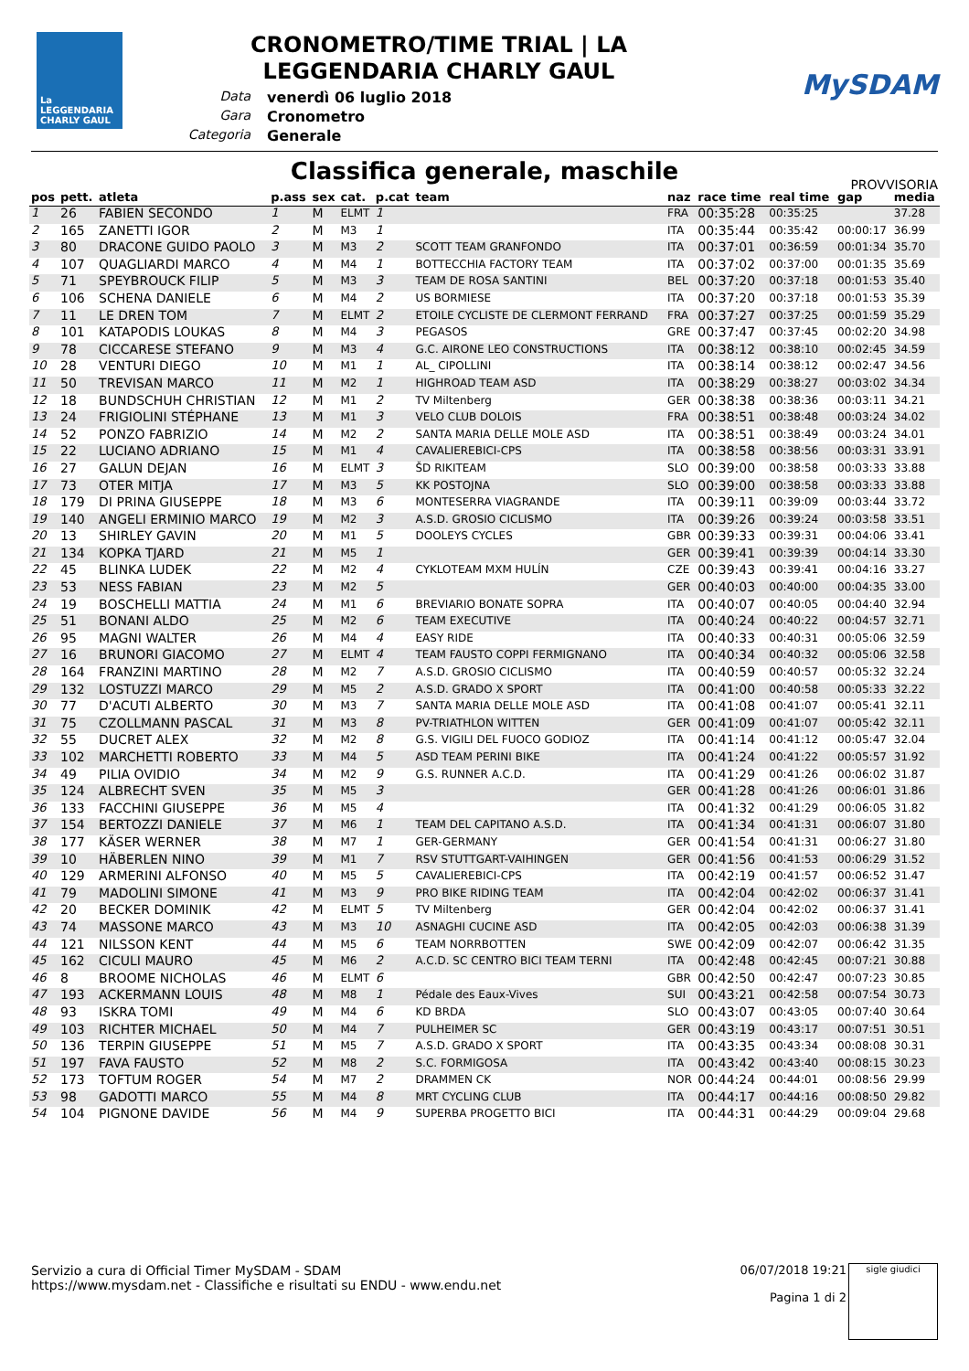La LEGGENDARIA CHARLY GAUL
CRONOMETRO/TIME TRIAL | LA
LEGGENDARIA CHARLY GAUL
Data venerdì 06 luglio 2018 Gara Cronometro Categoria Generale
MySDAM
Classifica generale, maschile
PROVVISORIA
| pos | pett. | atleta | p.ass | sex | cat. | p.cat | team | naz | race time | real time | gap | media |
| --- | --- | --- | --- | --- | --- | --- | --- | --- | --- | --- | --- | --- |
| 1 | 26 | FABIEN SECONDO | 1 | M | ELMT | 1 | | FRA | 00:35:28 | 00:35:25 | | 37.28 |
| 2 | 165 | ZANETTI IGOR | 2 | M | M3 | 1 | | ITA | 00:35:44 | 00:35:42 | 00:00:17 | 36.99 |
| 3 | 80 | DRACONE GUIDO PAOLO | 3 | M | M3 | 2 | SCOTT TEAM GRANFONDO | ITA | 00:37:01 | 00:36:59 | 00:01:34 | 35.70 |
| 4 | 107 | QUAGLIARDI MARCO | 4 | M | M4 | 1 | BOTTECCHIA FACTORY TEAM | ITA | 00:37:02 | 00:37:00 | 00:01:35 | 35.69 |
| 5 | 71 | SPEYBROUCK FILIP | 5 | M | M3 | 3 | TEAM DE ROSA SANTINI | BEL | 00:37:20 | 00:37:18 | 00:01:53 | 35.40 |
| 6 | 106 | SCHENA DANIELE | 6 | M | M4 | 2 | US BORMIESE | ITA | 00:37:20 | 00:37:18 | 00:01:53 | 35.39 |
| 7 | 11 | LE DREN TOM | 7 | M | ELMT | 2 | ETOILE CYCLISTE DE CLERMONT FERRAND | FRA | 00:37:27 | 00:37:25 | 00:01:59 | 35.29 |
| 8 | 101 | KATAPODIS LOUKAS | 8 | M | M4 | 3 | PEGASOS | GRE | 00:37:47 | 00:37:45 | 00:02:20 | 34.98 |
| 9 | 78 | CICCARESE STEFANO | 9 | M | M3 | 4 | G.C. AIRONE LEO CONSTRUCTIONS | ITA | 00:38:12 | 00:38:10 | 00:02:45 | 34.59 |
| 10 | 28 | VENTURI DIEGO | 10 | M | M1 | 1 | AL_ CIPOLLINI | ITA | 00:38:14 | 00:38:12 | 00:02:47 | 34.56 |
| 11 | 50 | TREVISAN MARCO | 11 | M | M2 | 1 | HIGHROAD TEAM ASD | ITA | 00:38:29 | 00:38:27 | 00:03:02 | 34.34 |
| 12 | 18 | BUNDSCHUH CHRISTIAN | 12 | M | M1 | 2 | TV Miltenberg | GER | 00:38:38 | 00:38:36 | 00:03:11 | 34.21 |
| 13 | 24 | FRIGIOLINI STÉPHANE | 13 | M | M1 | 3 | VELO CLUB DOLOIS | FRA | 00:38:51 | 00:38:48 | 00:03:24 | 34.02 |
| 14 | 52 | PONZO FABRIZIO | 14 | M | M2 | 2 | SANTA MARIA DELLE MOLE ASD | ITA | 00:38:51 | 00:38:49 | 00:03:24 | 34.01 |
| 15 | 22 | LUCIANO ADRIANO | 15 | M | M1 | 4 | CAVALIEREBICI-CPS | ITA | 00:38:58 | 00:38:56 | 00:03:31 | 33.91 |
| 16 | 27 | GALUN DEJAN | 16 | M | ELMT | 3 | ŠD RIKITEAM | SLO | 00:39:00 | 00:38:58 | 00:03:33 | 33.88 |
| 17 | 73 | OTER MITJA | 17 | M | M3 | 5 | KK POSTOJNA | SLO | 00:39:00 | 00:38:58 | 00:03:33 | 33.88 |
| 18 | 179 | DI PRINA GIUSEPPE | 18 | M | M3 | 6 | MONTESERRA VIAGRANDE | ITA | 00:39:11 | 00:39:09 | 00:03:44 | 33.72 |
| 19 | 140 | ANGELI ERMINIO MARCO | 19 | M | M2 | 3 | A.S.D. GROSIO CICLISMO | ITA | 00:39:26 | 00:39:24 | 00:03:58 | 33.51 |
| 20 | 13 | SHIRLEY GAVIN | 20 | M | M1 | 5 | DOOLEYS CYCLES | GBR | 00:39:33 | 00:39:31 | 00:04:06 | 33.41 |
| 21 | 134 | KOPKA TJARD | 21 | M | M5 | 1 | | GER | 00:39:41 | 00:39:39 | 00:04:14 | 33.30 |
| 22 | 45 | BLINKA LUDEK | 22 | M | M2 | 4 | CYKLOTEAM MXM HULÍN | CZE | 00:39:43 | 00:39:41 | 00:04:16 | 33.27 |
| 23 | 53 | NESS FABIAN | 23 | M | M2 | 5 | | GER | 00:40:03 | 00:40:00 | 00:04:35 | 33.00 |
| 24 | 19 | BOSCHELLI MATTIA | 24 | M | M1 | 6 | BREVIARIO BONATE SOPRA | ITA | 00:40:07 | 00:40:05 | 00:04:40 | 32.94 |
| 25 | 51 | BONANI ALDO | 25 | M | M2 | 6 | TEAM EXECUTIVE | ITA | 00:40:24 | 00:40:22 | 00:04:57 | 32.71 |
| 26 | 95 | MAGNI WALTER | 26 | M | M4 | 4 | EASY RIDE | ITA | 00:40:33 | 00:40:31 | 00:05:06 | 32.59 |
| 27 | 16 | BRUNORI GIACOMO | 27 | M | ELMT | 4 | TEAM FAUSTO COPPI FERMIGNANO | ITA | 00:40:34 | 00:40:32 | 00:05:06 | 32.58 |
| 28 | 164 | FRANZINI MARTINO | 28 | M | M2 | 7 | A.S.D. GROSIO CICLISMO | ITA | 00:40:59 | 00:40:57 | 00:05:32 | 32.24 |
| 29 | 132 | LOSTUZZI MARCO | 29 | M | M5 | 2 | A.S.D. GRADO X SPORT | ITA | 00:41:00 | 00:40:58 | 00:05:33 | 32.22 |
| 30 | 77 | D'ACUTI ALBERTO | 30 | M | M3 | 7 | SANTA MARIA DELLE MOLE ASD | ITA | 00:41:08 | 00:41:07 | 00:05:41 | 32.11 |
| 31 | 75 | CZOLLMANN PASCAL | 31 | M | M3 | 8 | PV-TRIATHLON WITTEN | GER | 00:41:09 | 00:41:07 | 00:05:42 | 32.11 |
| 32 | 55 | DUCRET ALEX | 32 | M | M2 | 8 | G.S. VIGILI DEL FUOCO GODIOZ | ITA | 00:41:14 | 00:41:12 | 00:05:47 | 32.04 |
| 33 | 102 | MARCHETTI ROBERTO | 33 | M | M4 | 5 | ASD TEAM PERINI BIKE | ITA | 00:41:24 | 00:41:22 | 00:05:57 | 31.92 |
| 34 | 49 | PILIA OVIDIO | 34 | M | M2 | 9 | G.S. RUNNER A.C.D. | ITA | 00:41:29 | 00:41:26 | 00:06:02 | 31.87 |
| 35 | 124 | ALBRECHT SVEN | 35 | M | M5 | 3 | | GER | 00:41:28 | 00:41:26 | 00:06:01 | 31.86 |
| 36 | 133 | FACCHINI GIUSEPPE | 36 | M | M5 | 4 | | ITA | 00:41:32 | 00:41:29 | 00:06:05 | 31.82 |
| 37 | 154 | BERTOZZI DANIELE | 37 | M | M6 | 1 | TEAM DEL CAPITANO A.S.D. | ITA | 00:41:34 | 00:41:31 | 00:06:07 | 31.80 |
| 38 | 177 | KÄSER WERNER | 38 | M | M7 | 1 | GER-GERMANY | GER | 00:41:54 | 00:41:31 | 00:06:27 | 31.80 |
| 39 | 10 | HÄBERLEN NINO | 39 | M | M1 | 7 | RSV STUTTGART-VAIHINGEN | GER | 00:41:56 | 00:41:53 | 00:06:29 | 31.52 |
| 40 | 129 | ARMERINI ALFONSO | 40 | M | M5 | 5 | CAVALIEREBICI-CPS | ITA | 00:42:19 | 00:41:57 | 00:06:52 | 31.47 |
| 41 | 79 | MADOLINI SIMONE | 41 | M | M3 | 9 | PRO BIKE RIDING TEAM | ITA | 00:42:04 | 00:42:02 | 00:06:37 | 31.41 |
| 42 | 20 | BECKER DOMINIK | 42 | M | ELMT | 5 | TV Miltenberg | GER | 00:42:04 | 00:42:02 | 00:06:37 | 31.41 |
| 43 | 74 | MASSONE MARCO | 43 | M | M3 | 10 | ASNAGHI CUCINE ASD | ITA | 00:42:05 | 00:42:03 | 00:06:38 | 31.39 |
| 44 | 121 | NILSSON KENT | 44 | M | M5 | 6 | TEAM NORRBOTTEN | SWE | 00:42:09 | 00:42:07 | 00:06:42 | 31.35 |
| 45 | 162 | CICULI MAURO | 45 | M | M6 | 2 | A.C.D. SC CENTRO BICI TEAM TERNI | ITA | 00:42:48 | 00:42:45 | 00:07:21 | 30.88 |
| 46 | 8 | BROOME NICHOLAS | 46 | M | ELMT | 6 | | GBR | 00:42:50 | 00:42:47 | 00:07:23 | 30.85 |
| 47 | 193 | ACKERMANN LOUIS | 48 | M | M8 | 1 | Pédale des Eaux-Vives | SUI | 00:43:21 | 00:42:58 | 00:07:54 | 30.73 |
| 48 | 93 | ISKRA TOMI | 49 | M | M4 | 6 | KD BRDA | SLO | 00:43:07 | 00:43:05 | 00:07:40 | 30.64 |
| 49 | 103 | RICHTER MICHAEL | 50 | M | M4 | 7 | PULHEIMER SC | GER | 00:43:19 | 00:43:17 | 00:07:51 | 30.51 |
| 50 | 136 | TERPIN GIUSEPPE | 51 | M | M5 | 7 | A.S.D. GRADO X SPORT | ITA | 00:43:35 | 00:43:34 | 00:08:08 | 30.31 |
| 51 | 197 | FAVA FAUSTO | 52 | M | M8 | 2 | S.C. FORMIGOSA | ITA | 00:43:42 | 00:43:40 | 00:08:15 | 30.23 |
| 52 | 173 | TOFTUM ROGER | 54 | M | M7 | 2 | DRAMMEN CK | NOR | 00:44:24 | 00:44:01 | 00:08:56 | 29.99 |
| 53 | 98 | GADOTTI MARCO | 55 | M | M4 | 8 | MRT CYCLING CLUB | ITA | 00:44:17 | 00:44:16 | 00:08:50 | 29.82 |
| 54 | 104 | PIGNONE DAVIDE | 56 | M | M4 | 9 | SUPERBA PROGETTO BICI | ITA | 00:44:31 | 00:44:29 | 00:09:04 | 29.68 |
Servizio a cura di Official Timer MySDAM - SDAM
https://www.mysdam.net - Classifiche e risultati su ENDU - www.endu.net
06/07/2018 19:21
Pagina 1 di 2
sigle giudici